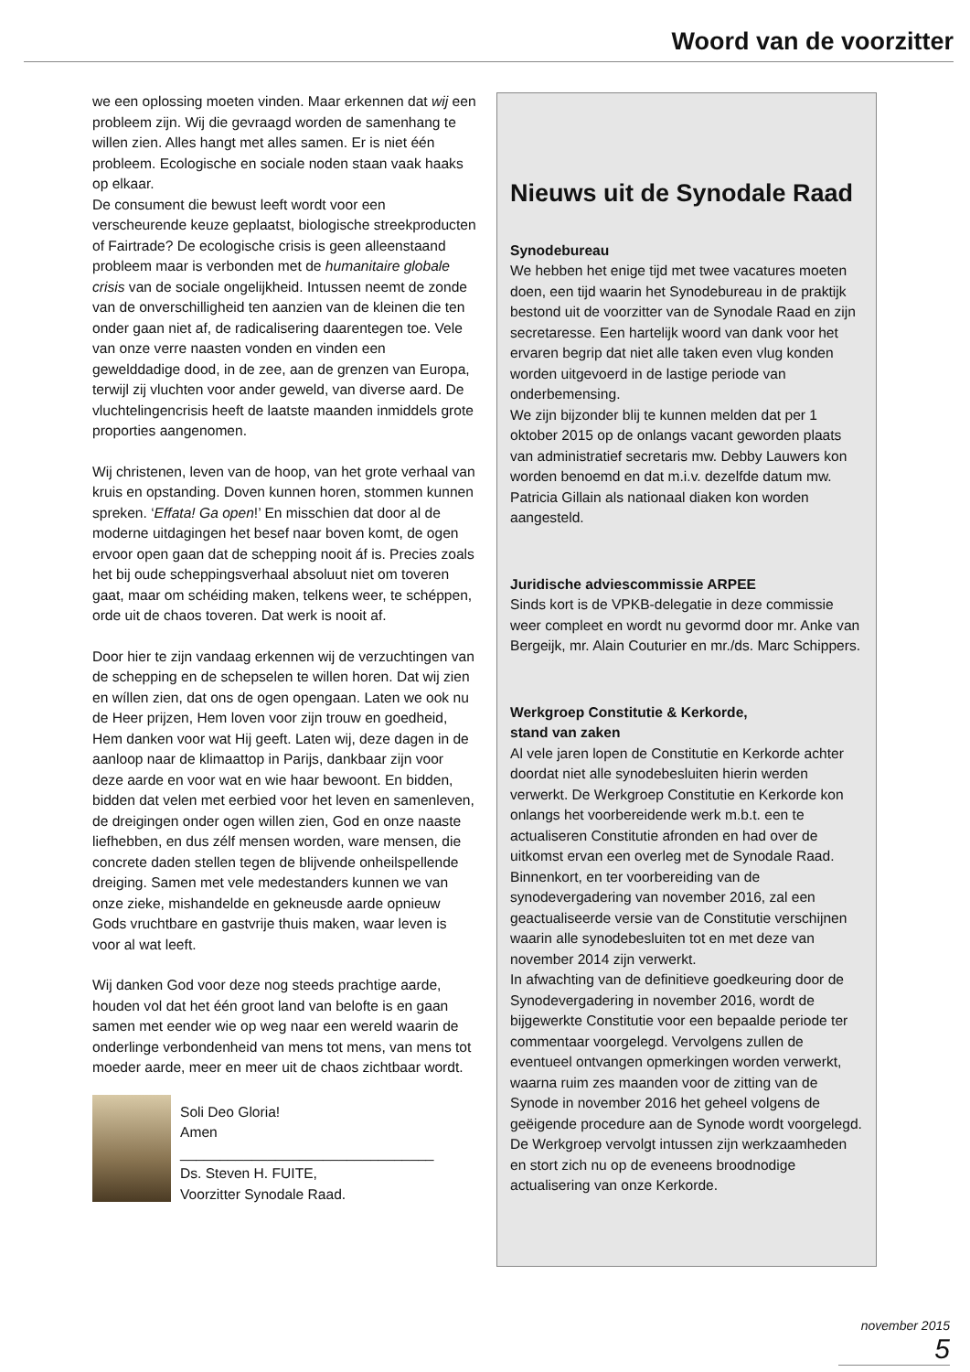Woord van de voorzitter
we een oplossing moeten vinden. Maar erkennen dat wij een probleem zijn. Wij die gevraagd worden de samenhang te willen zien. Alles hangt met alles samen. Er is niet één probleem. Ecologische en sociale noden staan vaak haaks op elkaar.
De consument die bewust leeft wordt voor een verscheurende keuze geplaatst, biologische streekproducten of Fairtrade? De ecologische crisis is geen alleenstaand probleem maar is verbonden met de humanitaire globale crisis van de sociale ongelijkheid. Intussen neemt de zonde van de onverschilligheid ten aanzien van de kleinen die ten onder gaan niet af, de radicalisering daarentegen toe. Vele van onze verre naasten vonden en vinden een gewelddadige dood, in de zee, aan de grenzen van Europa, terwijl zij vluchten voor ander geweld, van diverse aard. De vluchtelingencrisis heeft de laatste maanden inmiddels grote proporties aangenomen.
Wij christenen, leven van de hoop, van het grote verhaal van kruis en opstanding. Doven kunnen horen, stommen kunnen spreken. ‘Effata! Ga open!’ En misschien dat door al de moderne uitdagingen het besef naar boven komt, de ogen ervoor open gaan dat de schepping nooit áf is. Precies zoals het bij oude scheppingsverhaal absoluut niet om toveren gaat, maar om schéiding maken, telkens weer, te schéppen, orde uit de chaos toveren. Dat werk is nooit af.
Door hier te zijn vandaag erkennen wij de verzuchtingen van de schepping en de schepselen te willen horen. Dat wij zien en wíllen zien, dat ons de ogen opengaan. Laten we ook nu de Heer prijzen, Hem loven voor zijn trouw en goedheid, Hem danken voor wat Hij geeft. Laten wij, deze dagen in de aanloop naar de klimaattop in Parijs, dankbaar zijn voor deze aarde en voor wat en wie haar bewoont. En bidden, bidden dat velen met eerbied voor het leven en samenleven, de dreigingen onder ogen willen zien, God en onze naaste liefhebben, en dus zélf mensen worden, ware mensen, die concrete daden stellen tegen de blijvende onheilspellende dreiging. Samen met vele medestanders kunnen we van onze zieke, mishandelde en gekneusde aarde opnieuw Gods vruchtbare en gastvrije thuis maken, waar leven is voor al wat leeft.
Wij danken God voor deze nog steeds prachtige aarde, houden vol dat het één groot land van belofte is en gaan samen met eender wie op weg naar een wereld waarin de onderlinge verbondenheid van mens tot mens, van mens tot moeder aarde, meer en meer uit de chaos zichtbaar wordt.
Soli Deo Gloria!
Amen
________________________________
Ds. Steven H. FUITE,
Voorzitter Synodale Raad.
Nieuws uit de Synodale Raad
Synodebureau
We hebben het enige tijd met twee vacatures moeten doen, een tijd waarin het Synodebureau in de praktijk bestond uit de voorzitter van de Synodale Raad en zijn secretaresse. Een hartelijk woord van dank voor het ervaren begrip dat niet alle taken even vlug konden worden uitgevoerd in de lastige periode van onderbemensing.
We zijn bijzonder blij te kunnen melden dat per 1 oktober 2015 op de onlangs vacant geworden plaats van administratief secretaris mw. Debby Lauwers kon worden benoemd en dat m.i.v. dezelfde datum mw. Patricia Gillain als nationaal diaken kon worden aangesteld.
Juridische adviescommissie ARPEE
Sinds kort is de VPKB-delegatie in deze commissie weer compleet en wordt nu gevormd door mr. Anke van Bergeijk, mr. Alain Couturier en mr./ds. Marc Schippers.
Werkgroep Constitutie & Kerkorde,
stand van zaken
Al vele jaren lopen de Constitutie en Kerkorde achter doordat niet alle synodebesluiten hierin werden verwerkt. De Werkgroep Constitutie en Kerkorde kon onlangs het voorbereidende werk m.b.t. een te actualiseren Constitutie afronden en had over de uitkomst ervan een overleg met de Synodale Raad.
Binnenkort, en ter voorbereiding van de synodevergadering van november 2016, zal een geactualiseerde versie van de Constitutie verschijnen waarin alle synodebesluiten tot en met deze van november 2014 zijn verwerkt.
In afwachting van de definitieve goedkeuring door de Synodevergadering in november 2016, wordt de bijgewerkte Constitutie voor een bepaalde periode ter commentaar voorgelegd. Vervolgens zullen de eventueel ontvangen opmerkingen worden verwerkt, waarna ruim zes maanden voor de zitting van de Synode in november 2016 het geheel volgens de geëigende procedure aan de Synode wordt voorgelegd.
De Werkgroep vervolgt intussen zijn werkzaamheden en stort zich nu op de eveneens broodnodige actualisering van onze Kerkorde.
november 2015 5